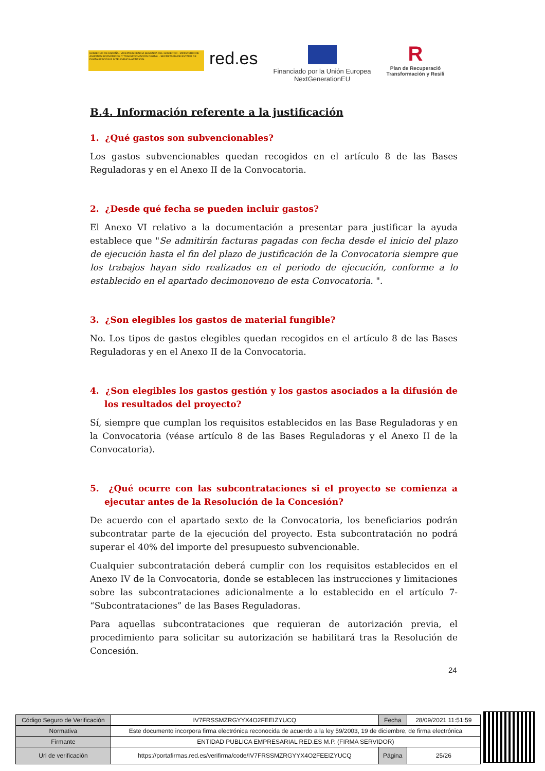GOBIERNO DE ESPAÑA · VICEPRESIDENCIA SEGUNDA DEL GOBIERNO · MINISTERIO DE ASUNTOS ECONÓMICOS Y TRANSFORMACIÓN DIGITAL · SECRETARÍA DE ESTADO DE DIGITALIZACIÓN E INTELIGENCIA ARTIFICIAL
red.es
Financiado por la Unión Europea
NextGenerationEU
R
Plan de Recuperació
Transformación y Resili
B.4. Información referente a la justificación
1. ¿Qué gastos son subvencionables?
Los gastos subvencionables quedan recogidos en el artículo 8 de las Bases Reguladoras y en el Anexo II de la Convocatoria.
2. ¿Desde qué fecha se pueden incluir gastos?
El Anexo VI relativo a la documentación a presentar para justificar la ayuda establece que "Se admitirán facturas pagadas con fecha desde el inicio del plazo de ejecución hasta el fin del plazo de justificación de la Convocatoria siempre que los trabajos hayan sido realizados en el periodo de ejecución, conforme a lo establecido en el apartado decimonoveno de esta Convocatoria. ".
3. ¿Son elegibles los gastos de material fungible?
No. Los tipos de gastos elegibles quedan recogidos en el artículo 8 de las Bases Reguladoras y en el Anexo II de la Convocatoria.
4. ¿Son elegibles los gastos gestión y los gastos asociados a la difusión de los resultados del proyecto?
Sí, siempre que cumplan los requisitos establecidos en las Base Reguladoras y en la Convocatoria (véase artículo 8 de las Bases Reguladoras y el Anexo II de la Convocatoria).
5. ¿Qué ocurre con las subcontrataciones si el proyecto se comienza a ejecutar antes de la Resolución de la Concesión?
De acuerdo con el apartado sexto de la Convocatoria, los beneficiarios podrán subcontratar parte de la ejecución del proyecto. Esta subcontratación no podrá superar el 40% del importe del presupuesto subvencionable.
Cualquier subcontratación deberá cumplir con los requisitos establecidos en el Anexo IV de la Convocatoria, donde se establecen las instrucciones y limitaciones sobre las subcontrataciones adicionalmente a lo establecido en el artículo 7- “Subcontrataciones” de las Bases Reguladoras.
Para aquellas subcontrataciones que requieran de autorización previa, el procedimiento para solicitar su autorización se habilitará tras la Resolución de Concesión.
24
| Código Seguro de Verificación | IV7FRSSMZRGYYX4O2FEEIZYUCQ | Fecha | 28/09/2021 11:51:59 |
| Normativa | Este documento incorpora firma electrónica reconocida de acuerdo a la ley 59/2003, 19 de diciembre, de firma electrónica | | |
| Firmante | ENTIDAD PUBLICA EMPRESARIAL RED.ES M.P. (FIRMA SERVIDOR) | | |
| Url de verificación | https://portafirmas.red.es/verifirma/code/IV7FRSSMZRGYYX4O2FEEIZYUCQ | Página | 25/26 |